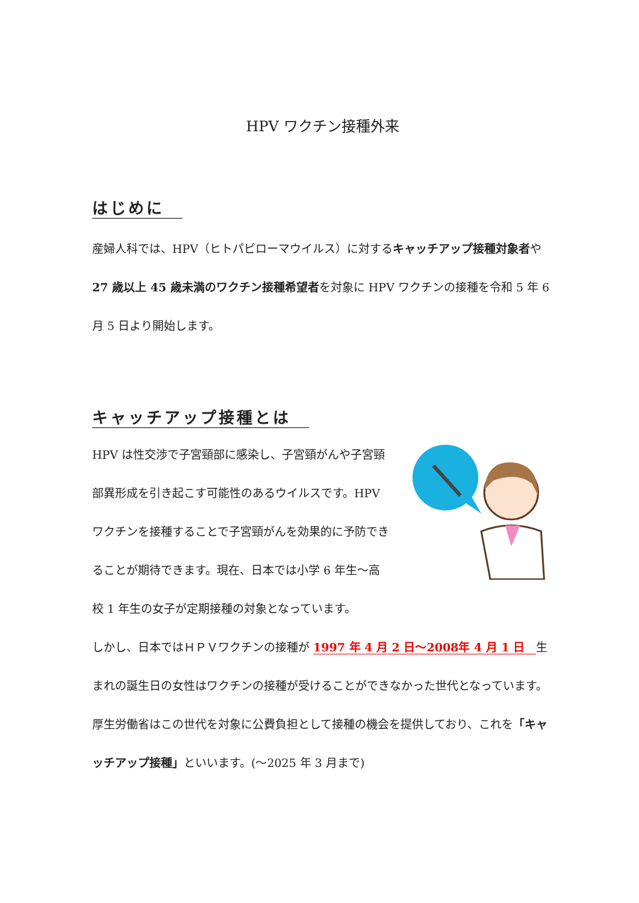HPV ワクチン接種外来
はじめに
産婦人科では、HPV（ヒトパピローマウイルス）に対するキャッチアップ接種対象者や27 歳以上 45 歳未満のワクチン接種希望者を対象に HPV ワクチンの接種を令和 5 年 6 月 5 日より開始します。
キャッチアップ接種とは
HPV は性交渉で子宮頸部に感染し、子宮頸がんや子宮頸部異形成を引き起こす可能性のあるウイルスです。HPV ワクチンを接種することで子宮頸がんを効果的に予防できることが期待できます。現在、日本では小学 6 年生～高校 1 年生の女子が定期接種の対象となっています。
しかし、日本ではＨＰＶワクチンの接種が 1997 年 4 月 2 日～2008年 4 月 1 日　生まれの誕生日の女性はワクチンの接種が受けることができなかった世代となっています。厚生労働省はこの世代を対象に公費負担として接種の機会を提供しており、これを「キャッチアップ接種」といいます。(～2025 年 3 月まで)